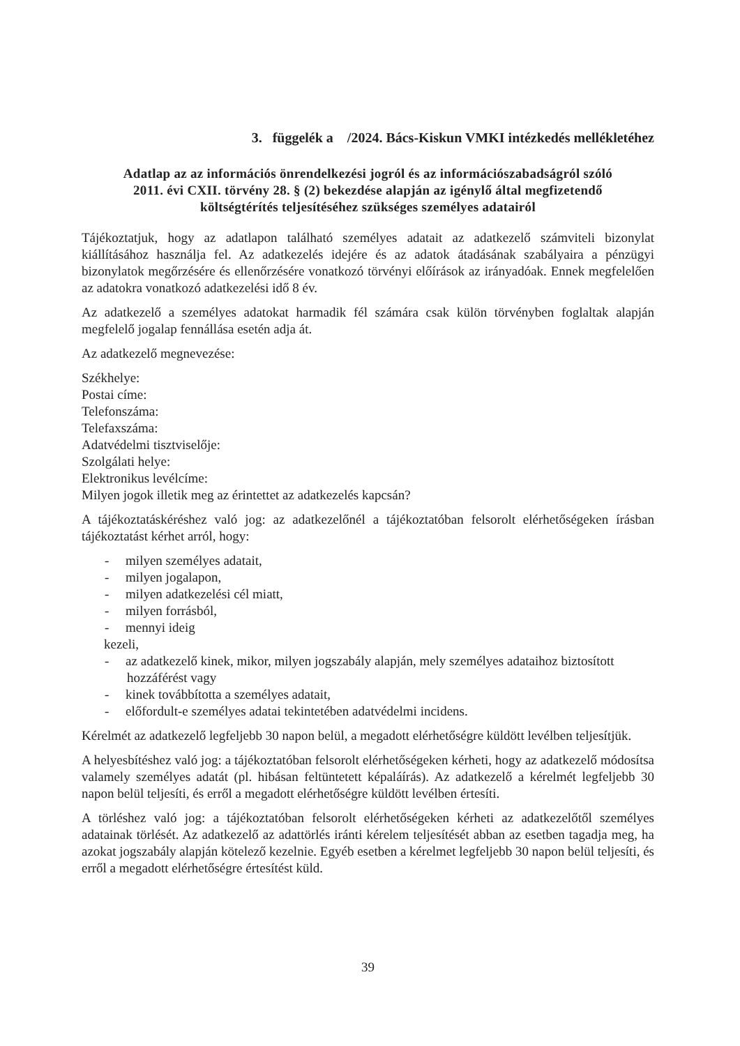3. függelék a /2024. Bács-Kiskun VMKI intézkedés mellékletéhez
Adatlap az az információs önrendelkezési jogról és az információszabadságról szóló
2011. évi CXII. törvény 28. § (2) bekezdése alapján az igénylő által megfizetendő
költségtérítés teljesítéséhez szükséges személyes adatairól
Tájékoztatjuk, hogy az adatlapon található személyes adatait az adatkezelő számviteli bizonylat kiállításához használja fel. Az adatkezelés idejére és az adatok átadásának szabályaira a pénzügyi bizonylatok megőrzésére és ellenőrzésére vonatkozó törvényi előírások az irányadóak. Ennek megfelelően az adatokra vonatkozó adatkezelési idő 8 év.
Az adatkezelő a személyes adatokat harmadik fél számára csak külön törvényben foglaltak alapján megfelelő jogalap fennállása esetén adja át.
Az adatkezelő megnevezése:
Székhelye:
Postai címe:
Telefonszáma:
Telefaxszáma:
Adatvédelmi tisztviselője:
Szolgálati helye:
Elektronikus levélcíme:
Milyen jogok illetik meg az érintettet az adatkezelés kapcsán?
A tájékoztatáskéréshez való jog: az adatkezelőnél a tájékoztatóban felsorolt elérhetőségeken írásban tájékoztatást kérhet arról, hogy:
- milyen személyes adatait,
- milyen jogalapon,
- milyen adatkezelési cél miatt,
- milyen forrásból,
- mennyi ideig
kezeli,
- az adatkezelő kinek, mikor, milyen jogszabály alapján, mely személyes adataihoz biztosított hozzáférést vagy
- kinek továbbította a személyes adatait,
- előfordult-e személyes adatai tekintetében adatvédelmi incidens.
Kérelmét az adatkezelő legfeljebb 30 napon belül, a megadott elérhetőségre küldött levélben teljesítjük.
A helyesbítéshez való jog: a tájékoztatóban felsorolt elérhetőségeken kérheti, hogy az adatkezelő módosítsa valamely személyes adatát (pl. hibásan feltüntetett képaláírás). Az adatkezelő a kérelmét legfeljebb 30 napon belül teljesíti, és erről a megadott elérhetőségre küldött levélben értesíti.
A törléshez való jog: a tájékoztatóban felsorolt elérhetőségeken kérheti az adatkezelőtől személyes adatainak törlését. Az adatkezelő az adattörlés iránti kérelem teljesítését abban az esetben tagadja meg, ha azokat jogszabály alapján kötelező kezelnie. Egyéb esetben a kérelmet legfeljebb 30 napon belül teljesíti, és erről a megadott elérhetőségre értesítést küld.
39